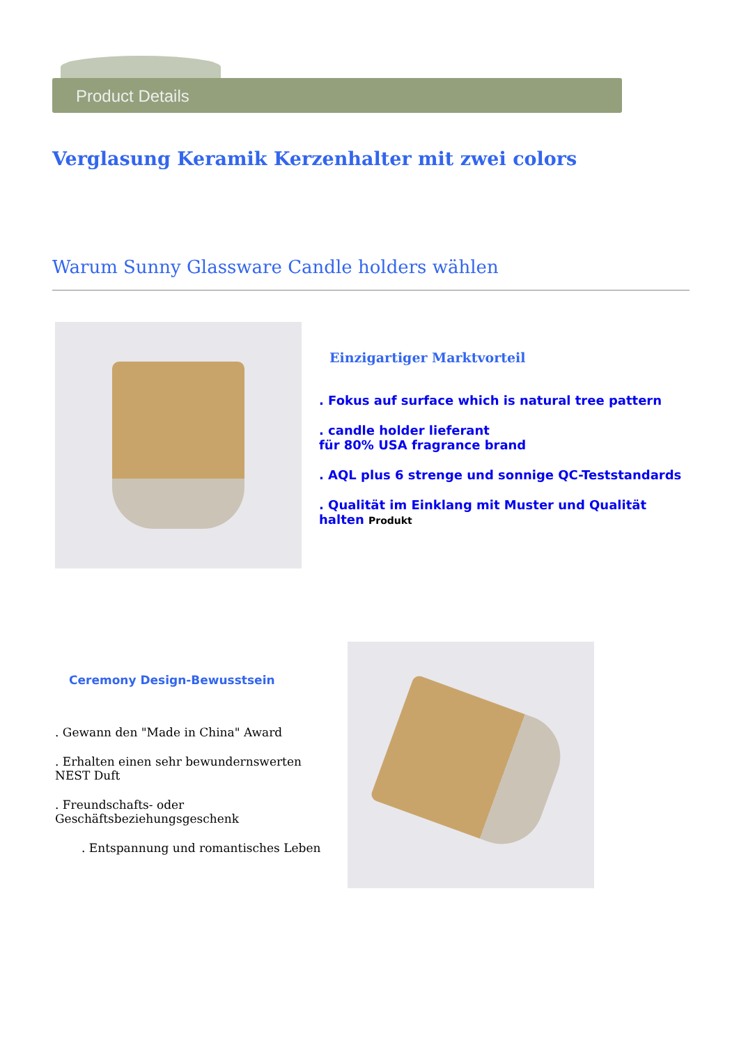Product Details
Verglasung Keramik Kerzenhalter mit zwei colors
Warum Sunny Glassware Candle holders wählen
Einzigartiger Marktvorteil
. Fokus auf surface which is natural tree pattern
. candle holder lieferant
für 80% USA fragrance brand
. AQL plus 6 strenge und sonnige QC-Teststandards
. Qualität im Einklang mit Muster und Qualität
halten Produkt
Ceremony Design-Bewusstsein
. Gewann den "Made in China" Award
. Erhalten einen sehr bewundernswerten NEST Duft
. Freundschafts- oder Geschäftsbeziehungsgeschenk
. Entspannung und romantisches Leben